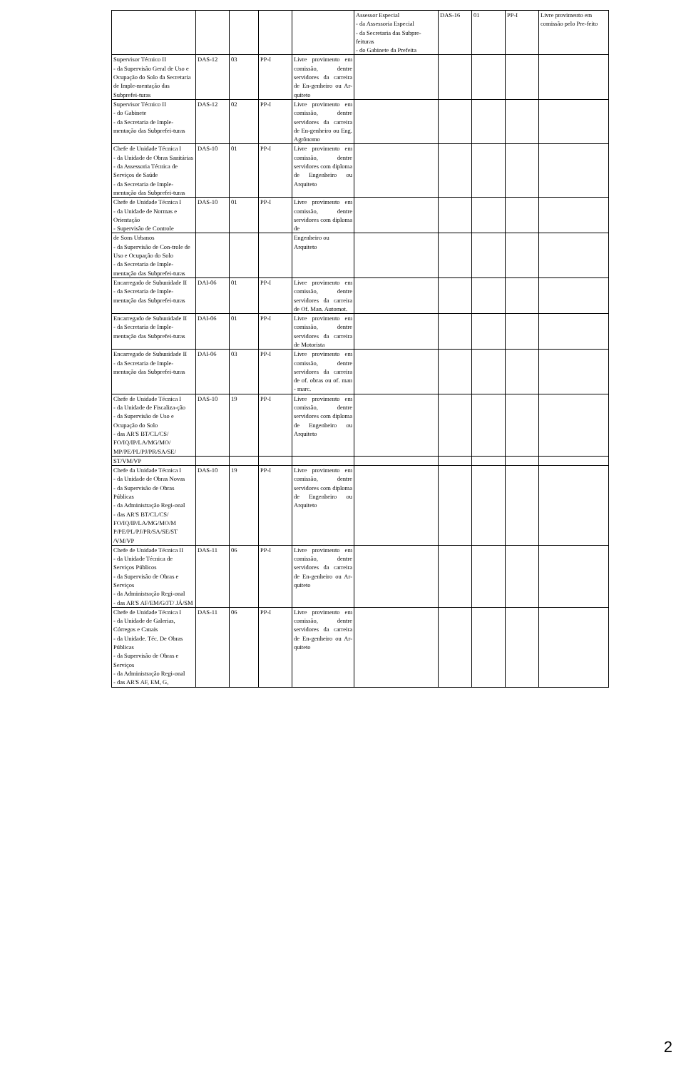| | | | | | Assessor Especial - da Assessoria Especial - da Secretaria das Subpre-feituras - do Gabinete da Prefeita | DAS-16 | 01 | PP-I | Livre provimento em comissão pelo Pre-feito |
| Supervisor Técnico II - da Supervisão Geral de Uso e Ocupação do Solo da Secretaria de Imple-mentação das Subprefei-turas | DAS-12 | 03 | PP-I | Livre provimento em comissão, dentre servidores da carreira de En-genheiro ou Ar-quiteto | | | | | |
| Supervisor Técnico II - do Gabinete - da Secretaria de Imple-mentação das Subprefei-turas | DAS-12 | 02 | PP-I | Livre provimento em comissão, dentre servidores da carreira de En-genheiro ou Eng. Agrônomo | | | | | |
| Chefe de Unidade Técnica I - da Unidade de Obras Sanitárias - da Assessoria Técnica de Serviços de Saúde - da Secretaria de Imple-mentação das Subprefei-turas | DAS-10 | 01 | PP-I | Livre provimento em comissão, dentre servidores com diploma de Engenheiro ou Arquiteto | | | | | |
| Chefe de Unidade Técnica I - da Unidade de Normas e Orientação - Supervisão de Controle | DAS-10 | 01 | PP-I | Livre provimento em comissão, dentre servidores com diploma de | | | | | |
| de Sons Urbanos - da Supervisão de Con-trole de Uso e Ocupação do Solo - da Secretaria de Imple-mentação das Subprefei-turas | | | | Engenheiro ou Arquiteto | | | | | |
| Encarregado de Subunidade II - da Secretaria de Imple-mentação das Subprefei-turas | DAI-06 | 01 | PP-I | Livre provimento em comissão, dentre servidores da carreira de Of. Man. Automot. | | | | | |
| Encarregado de Subunidade II - da Secretaria de Imple-mentação das Subprefei-turas | DAI-06 | 01 | PP-I | Livre provimento em comissão, dentre servidores da carreira de Motorista | | | | | |
| Encarregado de Subunidade II - da Secretaria de Imple-mentação das Subprefei-turas | DAI-06 | 03 | PP-I | Livre provimento em comissão, dentre servidores da carreira de of. obras ou of. man - marc. | | | | | |
| Chefe de Unidade Técnica I - da Unidade de Fiscaliza-ção - da Supervisão de Uso e Ocupação do Solo - das AR'S BT/CL/CS/ FO/IQ/IP/LA/MG/MO/ MP/PE/PL/PJ/PR/SA/SE/ | DAS-10 | 19 | PP-I | Livre provimento em comissão, dentre servidores com diploma de Engenheiro ou Arquiteto | | | | | |
| ST/VM/VP | | | | | | | | | |
| Chefe da Unidade Técnica I - da Unidade de Obras Novas - da Supervisão de Obras Públicas - da Administração Regi-onal - das AR'S BT/CL/CS/ FO/IQ/IP/LA/MG/MO/M P/PE/PL/PJ/PR/SA/SE/ST /VM/VP | DAS-10 | 19 | PP-I | Livre provimento em comissão, dentre servidores com diploma de Engenheiro ou Arquiteto | | | | | |
| Chefe de Unidade Técnica II - da Unidade Técnica de Serviços Públicos - da Supervisão de Obras e Serviços - da Administração Regi-onal - das AR'S AF/EM/G/JT/ JÁ/SM | DAS-11 | 06 | PP-I | Livre provimento em comissão, dentre servidores da carreira de En-genheiro ou Ar-quiteto | | | | | |
| Chefe de Unidade Técnica I - da Unidade de Galerias, Córregos e Canais - da Unidade. Téc. De Obras Públicas - da Supervisão de Obras e Serviços - da Administração Regi-onal - das AR'S AF, EM, G, | DAS-11 | 06 | PP-I | Livre provimento em comissão, dentre servidores da carreira de En-genheiro ou Ar-quiteto | | | | | |
2